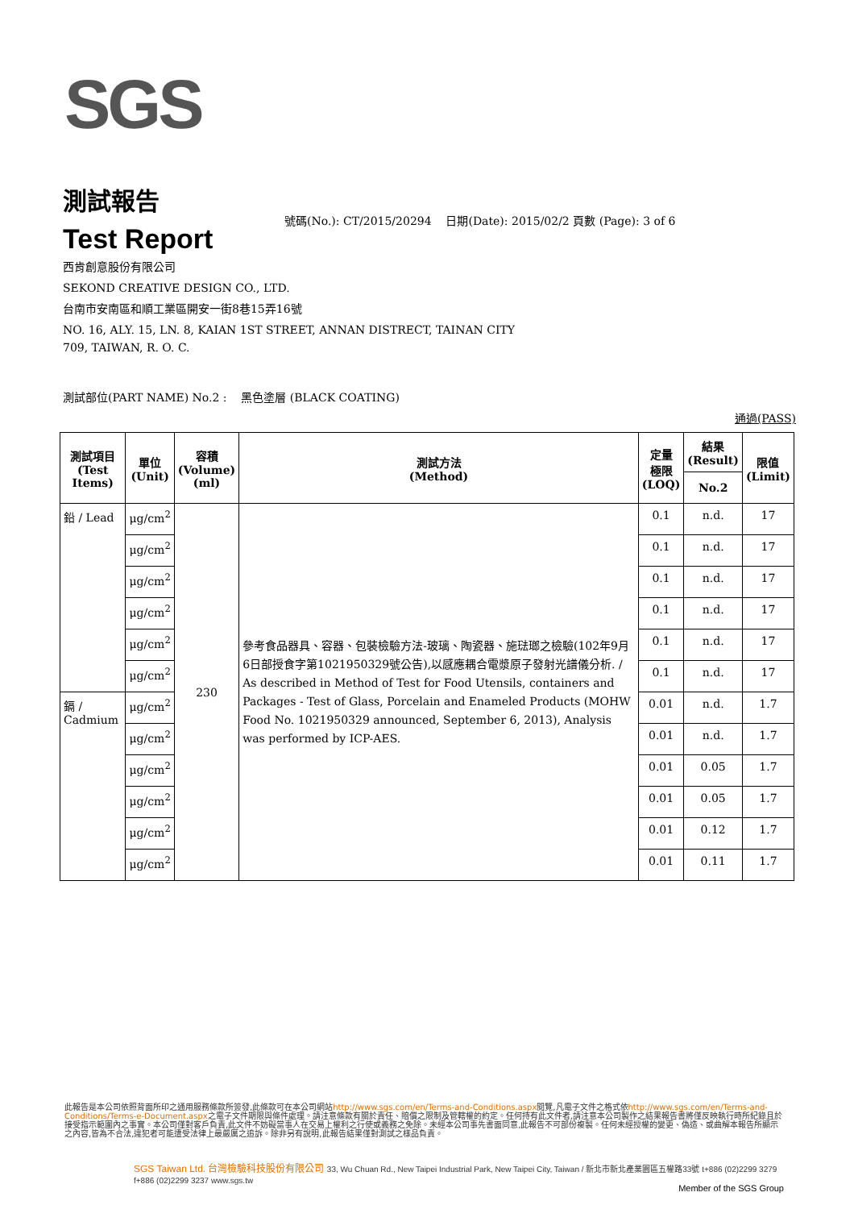SGS
測試報告
號碼(No.): CT/2015/20294 日期(Date): 2015/02/2 頁數 (Page): 3 of 6
Test Report
西肯創意股份有限公司
SEKOND CREATIVE DESIGN CO., LTD.
台南市安南區和順工業區開安一街8巷15弄16號
NO. 16, ALY. 15, LN. 8, KAIAN 1ST STREET, ANNAN DISTRECT, TAINAN CITY
709, TAIWAN, R. O. C.
測試部位(PART NAME) No.2 : 黑色塗層 (BLACK COATING)
通過(PASS)
| 測試項目 (Test Items) | 單位 (Unit) | 容積 (Volume) (ml) | 測試方法 (Method) | 定量 極限 (LOQ) | 結果 (Result) | 限值 (Limit) |
| --- | --- | --- | --- | --- | --- | --- |
| | | | | | No.2 | |
| 鉛 / Lead | μg/cm<sup>2</sup> | 230 | 參考食品器具、容器、包裝檢驗方法-玻璃、陶瓷器、施琺瑯之檢驗(102年9月6日部授食字第1021950329號公告),以感應耦合電漿原子發射光譜儀分析. / As described in Method of Test for Food Utensils, containers and Packages - Test of Glass, Porcelain and Enameled Products (MOHW Food No. 1021950329 announced, September 6, 2013), Analysis was performed by ICP-AES. | 0.1 | n.d. | 17 |
| | μg/cm<sup>2</sup> | | | 0.1 | n.d. | 17 |
| | μg/cm<sup>2</sup> | | | 0.1 | n.d. | 17 |
| | μg/cm<sup>2</sup> | | | 0.1 | n.d. | 17 |
| | μg/cm<sup>2</sup> | | | 0.1 | n.d. | 17 |
| | μg/cm<sup>2</sup> | | | 0.1 | n.d. | 17 |
| 鎘 / Cadmium | μg/cm<sup>2</sup> | | | 0.01 | n.d. | 1.7 |
| | μg/cm<sup>2</sup> | | | 0.01 | n.d. | 1.7 |
| | μg/cm<sup>2</sup> | | | 0.01 | 0.05 | 1.7 |
| | μg/cm<sup>2</sup> | | | 0.01 | 0.05 | 1.7 |
| | μg/cm<sup>2</sup> | | | 0.01 | 0.12 | 1.7 |
| | μg/cm<sup>2</sup> | | | 0.01 | 0.11 | 1.7 |
此報告是本公司依照背面所印之通用服務條款所簽發,此條款可在本公司網站http://www.sgs.com/en/Terms-and-Conditions.aspx閱覽,凡電子文件之格式依http://www.sgs.com/en/Terms-and-Conditions/Terms-e-Document.aspx之電子文件期限與條件處理。請注意條款有關於責任、賠償之限制及管轄權的約定。任何持有此文件者,請注意本公司製作之結果報告書將僅反映執行時所紀錄且於接受指示範圍內之事實。本公司僅對客戶負責,此文件不妨礙當事人在交易上權利之行使或義務之免除。未經本公司事先書面同意,此報告不可部份複製。任何未經授權的變更、偽造、或曲解本報告所顯示之內容,皆為不合法,違犯者可能遭受法律上最嚴厲之追訴。除非另有說明,此報告結果僅對測試之樣品負責。
SGS Taiwan Ltd. 台灣檢驗科技股份有限公司 33, Wu Chuan Rd., New Taipei Industrial Park, New Taipei City, Taiwan / 新北市新北產業園區五權路33號 t+886 (02)2299 3279 f+886 (02)2299 3237 www.sgs.tw
Member of the SGS Group